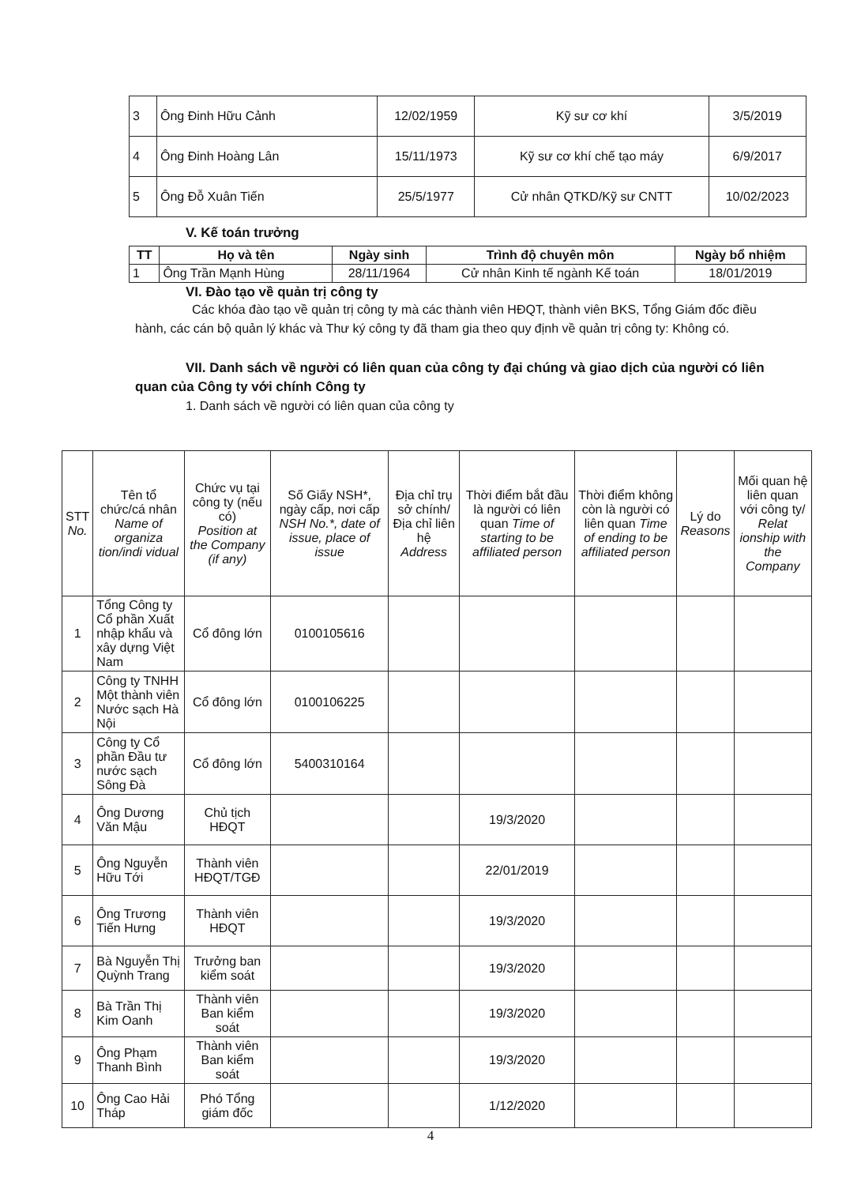| 3 | Ông Đinh Hữu Cảnh | 12/02/1959 | Kỹ sư cơ khí | 3/5/2019 |
| 4 | Ông Đinh Hoàng Lân | 15/11/1973 | Kỹ sư cơ khí chế tạo máy | 6/9/2017 |
| 5 | Ông Đỗ Xuân Tiến | 25/5/1977 | Cử nhân QTKD/Kỹ sư CNTT | 10/02/2023 |
V. Kế toán trưởng
| TT | Họ và tên | Ngày sinh | Trình độ chuyên môn | Ngày bổ nhiệm |
| --- | --- | --- | --- | --- |
| 1 | Ông Trần Mạnh Hùng | 28/11/1964 | Cử nhân Kinh tế ngành Kế toán | 18/01/2019 |
VI. Đào tạo về quản trị công ty
Các khóa đào tạo về quản trị công ty mà các thành viên HĐQT, thành viên BKS, Tổng Giám đốc điều hành, các cán bộ quản lý khác và Thư ký công ty đã tham gia theo quy định về quản trị công ty: Không có.
VII. Danh sách về người có liên quan của công ty đại chúng và giao dịch của người có liên quan của Công ty với chính Công ty
1. Danh sách về người có liên quan của công ty
| STT No. | Tên tổ chức/cá nhân Name of organiza tion/indi vidual | Chức vụ tại công ty (nếu có) Position at the Company (if any) | Số Giấy NSH*, ngày cấp, nơi cấp NSH No.*, date of issue, place of issue | Địa chỉ trụ sở chính/ Địa chỉ liên hệ Address | Thời điểm bắt đầu là người có liên quan Time of starting to be affiliated person | Thời điểm không còn là người có liên quan Time of ending to be affiliated person | Lý do Reasons | Mối quan hệ liên quan với công ty/ Relat ionship with the Company |
| --- | --- | --- | --- | --- | --- | --- | --- | --- |
| 1 | Tổng Công ty Cổ phần Xuất nhập khẩu và xây dựng Việt Nam | Cổ đông lớn | 0100105616 | | | | | |
| 2 | Công ty TNHH Một thành viên Nước sạch Hà Nội | Cổ đông lớn | 0100106225 | | | | | |
| 3 | Công ty Cổ phần Đầu tư nước sạch Sông Đà | Cổ đông lớn | 5400310164 | | | | | |
| 4 | Ông Dương Văn Mậu | Chủ tịch HĐQT | | | 19/3/2020 | | | |
| 5 | Ông Nguyễn Hữu Tới | Thành viên HĐQT/TGĐ | | | 22/01/2019 | | | |
| 6 | Ông Trương Tiến Hưng | Thành viên HĐQT | | | 19/3/2020 | | | |
| 7 | Bà Nguyễn Thị Quỳnh Trang | Trưởng ban kiểm soát | | | 19/3/2020 | | | |
| 8 | Bà Trần Thị Kim Oanh | Thành viên Ban kiểm soát | | | 19/3/2020 | | | |
| 9 | Ông Phạm Thanh Bình | Thành viên Ban kiểm soát | | | 19/3/2020 | | | |
| 10 | Ông Cao Hải Tháp | Phó Tổng giám đốc | | | 1/12/2020 | | | |
4